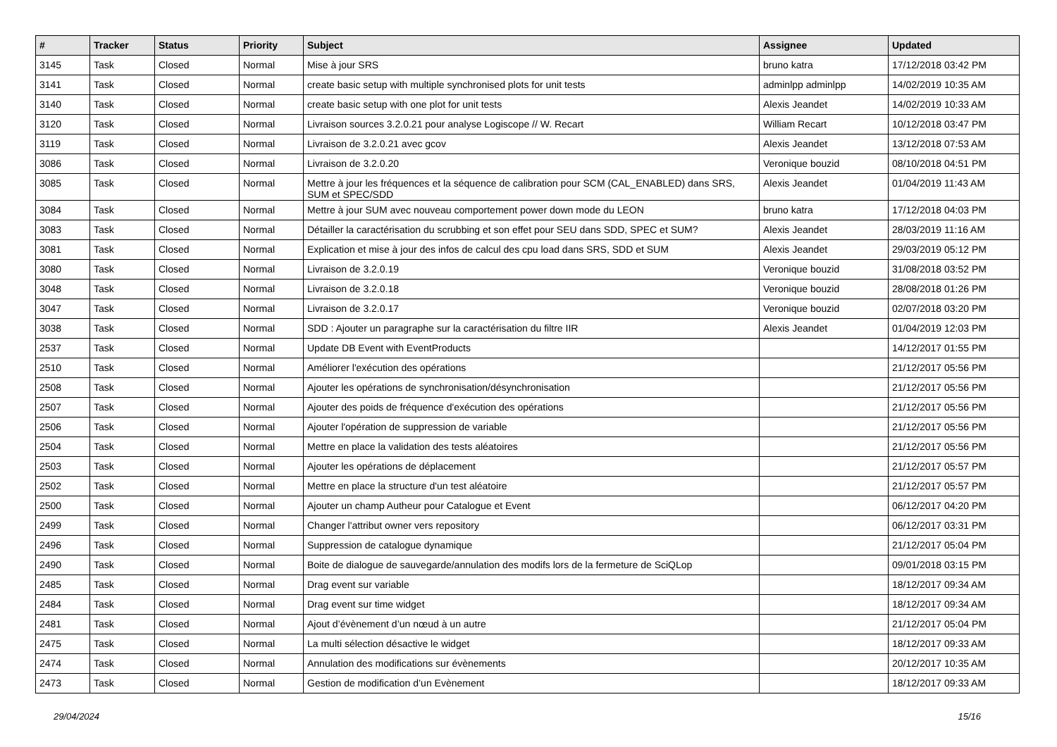| # | Tracker | Status | Priority | Subject | Assignee | Updated |
| --- | --- | --- | --- | --- | --- | --- |
| 3145 | Task | Closed | Normal | Mise à jour SRS | bruno katra | 17/12/2018 03:42 PM |
| 3141 | Task | Closed | Normal | create basic setup with multiple synchronised plots for unit tests | adminlpp adminlpp | 14/02/2019 10:35 AM |
| 3140 | Task | Closed | Normal | create basic setup with one plot for unit tests | Alexis Jeandet | 14/02/2019 10:33 AM |
| 3120 | Task | Closed | Normal | Livraison sources 3.2.0.21 pour analyse Logiscope // W. Recart | William Recart | 10/12/2018 03:47 PM |
| 3119 | Task | Closed | Normal | Livraison de 3.2.0.21 avec gcov | Alexis Jeandet | 13/12/2018 07:53 AM |
| 3086 | Task | Closed | Normal | Livraison de 3.2.0.20 | Veronique bouzid | 08/10/2018 04:51 PM |
| 3085 | Task | Closed | Normal | Mettre à jour les fréquences et la séquence de calibration pour SCM (CAL_ENABLED) dans SRS, SUM et SPEC/SDD | Alexis Jeandet | 01/04/2019 11:43 AM |
| 3084 | Task | Closed | Normal | Mettre à jour SUM avec nouveau comportement power down mode du LEON | bruno katra | 17/12/2018 04:03 PM |
| 3083 | Task | Closed | Normal | Détailler la caractérisation du scrubbing et son effet pour SEU dans SDD, SPEC et SUM? | Alexis Jeandet | 28/03/2019 11:16 AM |
| 3081 | Task | Closed | Normal | Explication et mise à jour des infos de calcul des cpu load dans SRS, SDD et SUM | Alexis Jeandet | 29/03/2019 05:12 PM |
| 3080 | Task | Closed | Normal | Livraison de 3.2.0.19 | Veronique bouzid | 31/08/2018 03:52 PM |
| 3048 | Task | Closed | Normal | Livraison de 3.2.0.18 | Veronique bouzid | 28/08/2018 01:26 PM |
| 3047 | Task | Closed | Normal | Livraison de 3.2.0.17 | Veronique bouzid | 02/07/2018 03:20 PM |
| 3038 | Task | Closed | Normal | SDD : Ajouter un paragraphe sur la caractérisation du filtre IIR | Alexis Jeandet | 01/04/2019 12:03 PM |
| 2537 | Task | Closed | Normal | Update DB Event with EventProducts | | 14/12/2017 01:55 PM |
| 2510 | Task | Closed | Normal | Améliorer l'exécution des opérations | | 21/12/2017 05:56 PM |
| 2508 | Task | Closed | Normal | Ajouter les opérations de synchronisation/désynchronisation | | 21/12/2017 05:56 PM |
| 2507 | Task | Closed | Normal | Ajouter des poids de fréquence d'exécution des opérations | | 21/12/2017 05:56 PM |
| 2506 | Task | Closed | Normal | Ajouter l'opération de suppression de variable | | 21/12/2017 05:56 PM |
| 2504 | Task | Closed | Normal | Mettre en place la validation des tests aléatoires | | 21/12/2017 05:56 PM |
| 2503 | Task | Closed | Normal | Ajouter les opérations de déplacement | | 21/12/2017 05:57 PM |
| 2502 | Task | Closed | Normal | Mettre en place la structure d'un test aléatoire | | 21/12/2017 05:57 PM |
| 2500 | Task | Closed | Normal | Ajouter un champ Autheur pour Catalogue et Event | | 06/12/2017 04:20 PM |
| 2499 | Task | Closed | Normal | Changer l'attribut owner vers repository | | 06/12/2017 03:31 PM |
| 2496 | Task | Closed | Normal | Suppression de catalogue dynamique | | 21/12/2017 05:04 PM |
| 2490 | Task | Closed | Normal | Boite de dialogue de sauvegarde/annulation des modifs lors de la fermeture de SciQLop | | 09/01/2018 03:15 PM |
| 2485 | Task | Closed | Normal | Drag event sur variable | | 18/12/2017 09:34 AM |
| 2484 | Task | Closed | Normal | Drag event sur time widget | | 18/12/2017 09:34 AM |
| 2481 | Task | Closed | Normal | Ajout d’évènement d’un nœud à un autre | | 21/12/2017 05:04 PM |
| 2475 | Task | Closed | Normal | La multi sélection désactive le widget | | 18/12/2017 09:33 AM |
| 2474 | Task | Closed | Normal | Annulation des modifications sur évènements | | 20/12/2017 10:35 AM |
| 2473 | Task | Closed | Normal | Gestion de modification d’un Evènement | | 18/12/2017 09:33 AM |
29/04/2024 15/16